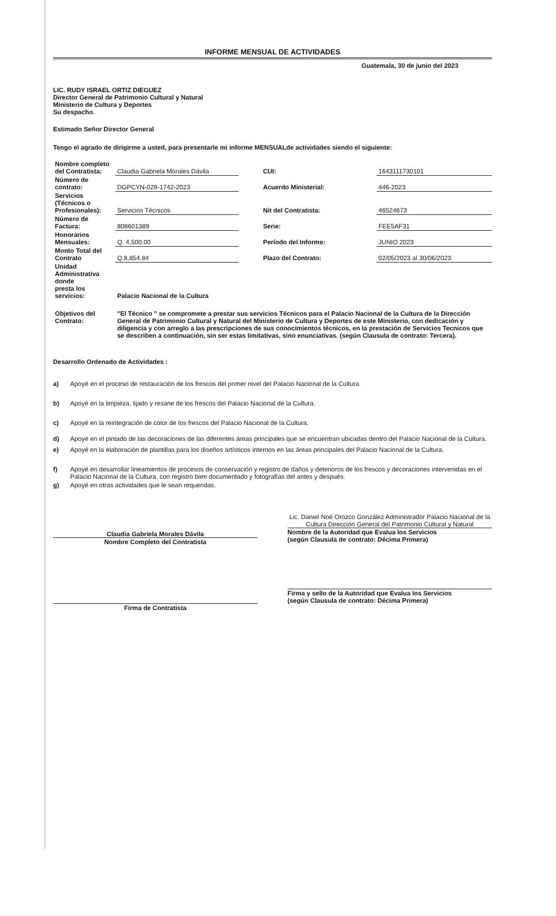INFORME MENSUAL DE ACTIVIDADES
Guatemala, 30 de junio del 2023
LIC. RUDY ISRAEL ORTIZ DIEGUEZ
Director General de Patrimonio Cultural y Natural
Ministerio de Cultura y Deportes
Su despacho.
Estimado Señor Director General
Tengo el agrado de dirigirme a usted, para presentarle mi informe MENSUALde actividades siendo el siguiente:
| Nombre completo del Contratista: | Claudia Gabriela Morales Dávila | CUI: | 1643111730101 |
| Número de contrato: | DGPCYN-029-1742-2023 | Acuerdo Ministerial: | 446-2023 |
| Servicios (Técnicos o Profesionales): | Servicios Técnicos | Nit del Contratista: | 46524673 |
| Número de Factura: | 808601389 | Serie: | FEE5AF31 |
| Honorarios Mensuales: | Q. 4,500.00 | Período del Informe: | JUNIO 2023 |
| Monto Total del Contrato | Q.8,854.84 | Plazo del Contrato: | 02/05/2023 al 30/06/2023 |
| Unidad Administrativa donde presta los servicios: | Palacio Nacional de la Cultura | | |
| Objetivos del Contrato: | "El Técnico " se compromete a prestar sus servicios Técnicos para el Palacio Nacional de la Cultura de la Dirección General de Patrimonio Cultural y Natural del Ministerio de Cultura y Deportes de este Ministerio, con dedicación y diligencia y con arreglo a las prescripciones de sus conocimientos técnicos, en la prestación de Servicios Tecnicos que se describen a continuación, sin ser estas limitativas, sino enunciativas. (según Clausula de contrato: Tercera). | | |
Desarrollo Ordenado de Actividades :
a) Apoyé en el proceso de restauración de los frescos del primer nivel del Palacio Nacional de la Cultura.
b) Apoyé en la limpieza, lijado y resane de los frescos del Palacio Nacional de la Cultura.
c) Apoyé en la reintegración de color de los frescos del Palacio Nacional de la Cultura.
d) Apoyé en el pintado de las decoraciones de las diferentes áreas principales que se encuentran ubicadas dentro del Palacio Nacional de la Cultura.
e) Apoyé en la elaboración de plantillas para los diseños artísticos internos en las áreas principales del Palacio Nacional de la Cultura.
f) Apoyé en desarrollar lineamientos de procesos de conservación y registro de daños y deterioros de los frescos y decoraciones intervenidas en el Palacio Nacional de la Cultura, con registro bien documentado y fotografías del antes y después.
g) Apoyé en otras actividades que le sean requeridas.
Claudia Gabriela Morales Dávila
Nombre Completo del Contratista
Firma de Contratista
Lic. Daniel Noé Orozco González Administrador Palacio Nacional de la Cultura Dirección General del Patrimonio Cultural y Natural
Nombre de la Autoridad que Evalua los Servicios
(según Clausula de contrato: Décima Primera)
Firma y sello de la Autoridad que Evalua los Servicios
(según Clausula de contrato: Décima Primera)